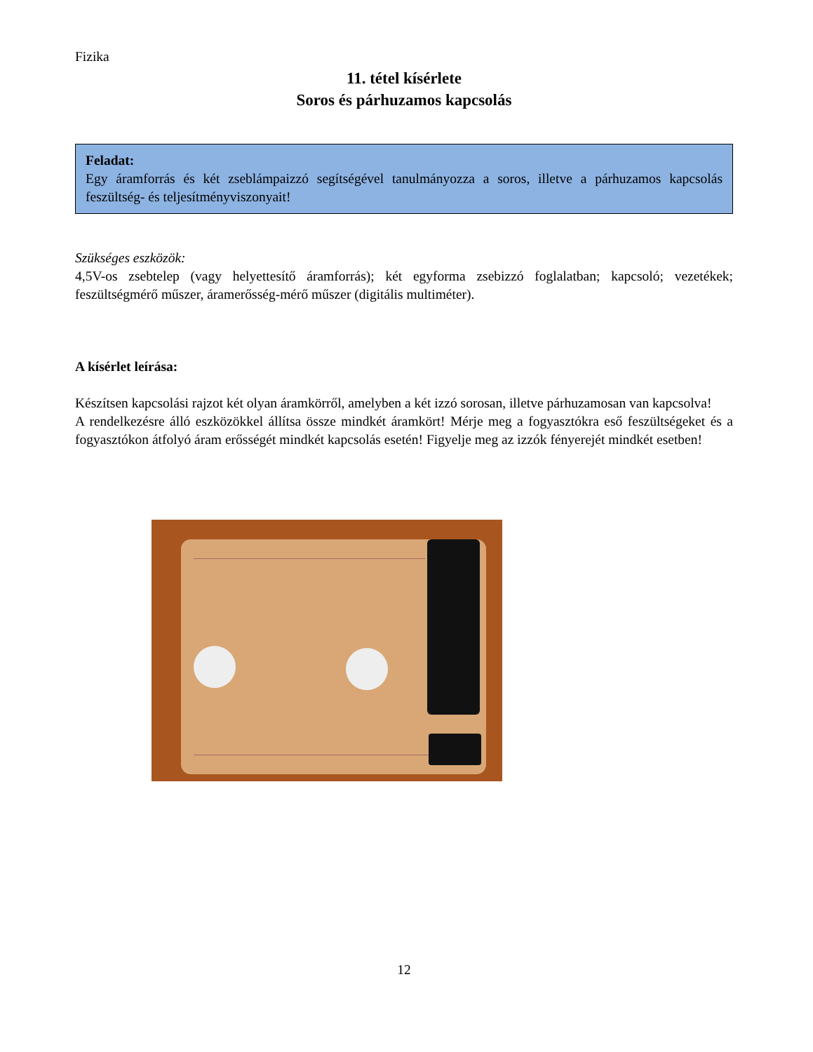Fizika
11. tétel kísérlete
Soros és párhuzamos kapcsolás
Feladat:
Egy áramforrás és két zseblámpaizzó segítségével tanulmányozza a soros, illetve a párhuzamos kapcsolás feszültség- és teljesítményviszonyait!
Szükséges eszközök:
4,5V-os zsebtelep (vagy helyettesítő áramforrás); két egyforma zsebizzó foglalatban; kapcsoló; vezetékek; feszültségmérő műszer, áramerősség-mérő műszer (digitális multiméter).
A kísérlet leírása:
Készítsen kapcsolási rajzot két olyan áramkörről, amelyben a két izzó sorosan, illetve párhuzamosan van kapcsolva!
A rendelkezésre álló eszközökkel állítsa össze mindkét áramkört! Mérje meg a fogyasztókra eső feszültségeket és a fogyasztókon átfolyó áram erősségét mindkét kapcsolás esetén! Figyelje meg az izzók fényerejét mindkét esetben!
12